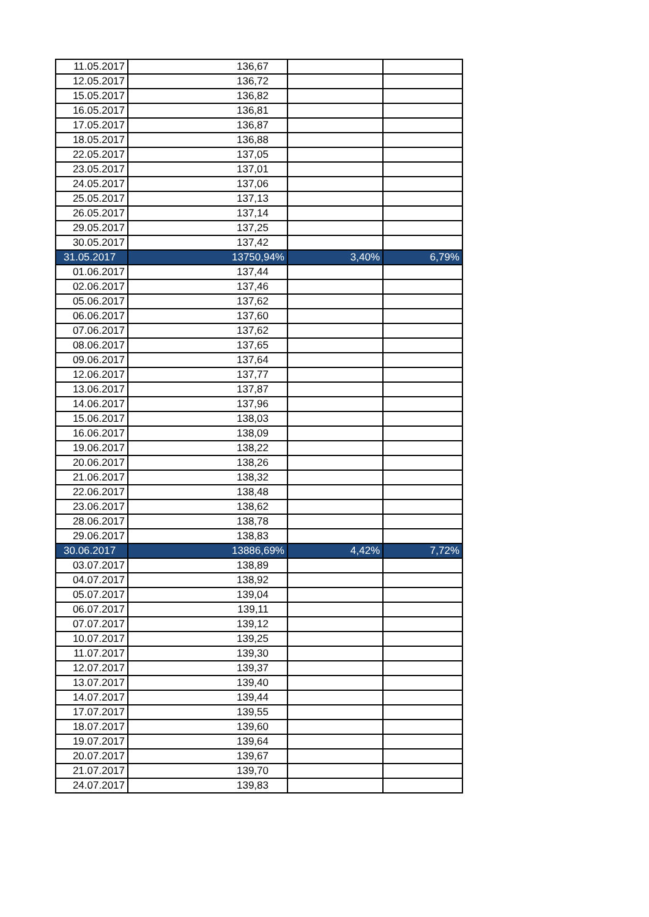| 11.05.2017 | 136,67 | | |
| 12.05.2017 | 136,72 | | |
| 15.05.2017 | 136,82 | | |
| 16.05.2017 | 136,81 | | |
| 17.05.2017 | 136,87 | | |
| 18.05.2017 | 136,88 | | |
| 22.05.2017 | 137,05 | | |
| 23.05.2017 | 137,01 | | |
| 24.05.2017 | 137,06 | | |
| 25.05.2017 | 137,13 | | |
| 26.05.2017 | 137,14 | | |
| 29.05.2017 | 137,25 | | |
| 30.05.2017 | 137,42 | | |
| 31.05.2017 | 13750,94% | 3,40% | 6,79% |
| 01.06.2017 | 137,44 | | |
| 02.06.2017 | 137,46 | | |
| 05.06.2017 | 137,62 | | |
| 06.06.2017 | 137,60 | | |
| 07.06.2017 | 137,62 | | |
| 08.06.2017 | 137,65 | | |
| 09.06.2017 | 137,64 | | |
| 12.06.2017 | 137,77 | | |
| 13.06.2017 | 137,87 | | |
| 14.06.2017 | 137,96 | | |
| 15.06.2017 | 138,03 | | |
| 16.06.2017 | 138,09 | | |
| 19.06.2017 | 138,22 | | |
| 20.06.2017 | 138,26 | | |
| 21.06.2017 | 138,32 | | |
| 22.06.2017 | 138,48 | | |
| 23.06.2017 | 138,62 | | |
| 28.06.2017 | 138,78 | | |
| 29.06.2017 | 138,83 | | |
| 30.06.2017 | 13886,69% | 4,42% | 7,72% |
| 03.07.2017 | 138,89 | | |
| 04.07.2017 | 138,92 | | |
| 05.07.2017 | 139,04 | | |
| 06.07.2017 | 139,11 | | |
| 07.07.2017 | 139,12 | | |
| 10.07.2017 | 139,25 | | |
| 11.07.2017 | 139,30 | | |
| 12.07.2017 | 139,37 | | |
| 13.07.2017 | 139,40 | | |
| 14.07.2017 | 139,44 | | |
| 17.07.2017 | 139,55 | | |
| 18.07.2017 | 139,60 | | |
| 19.07.2017 | 139,64 | | |
| 20.07.2017 | 139,67 | | |
| 21.07.2017 | 139,70 | | |
| 24.07.2017 | 139,83 | | |